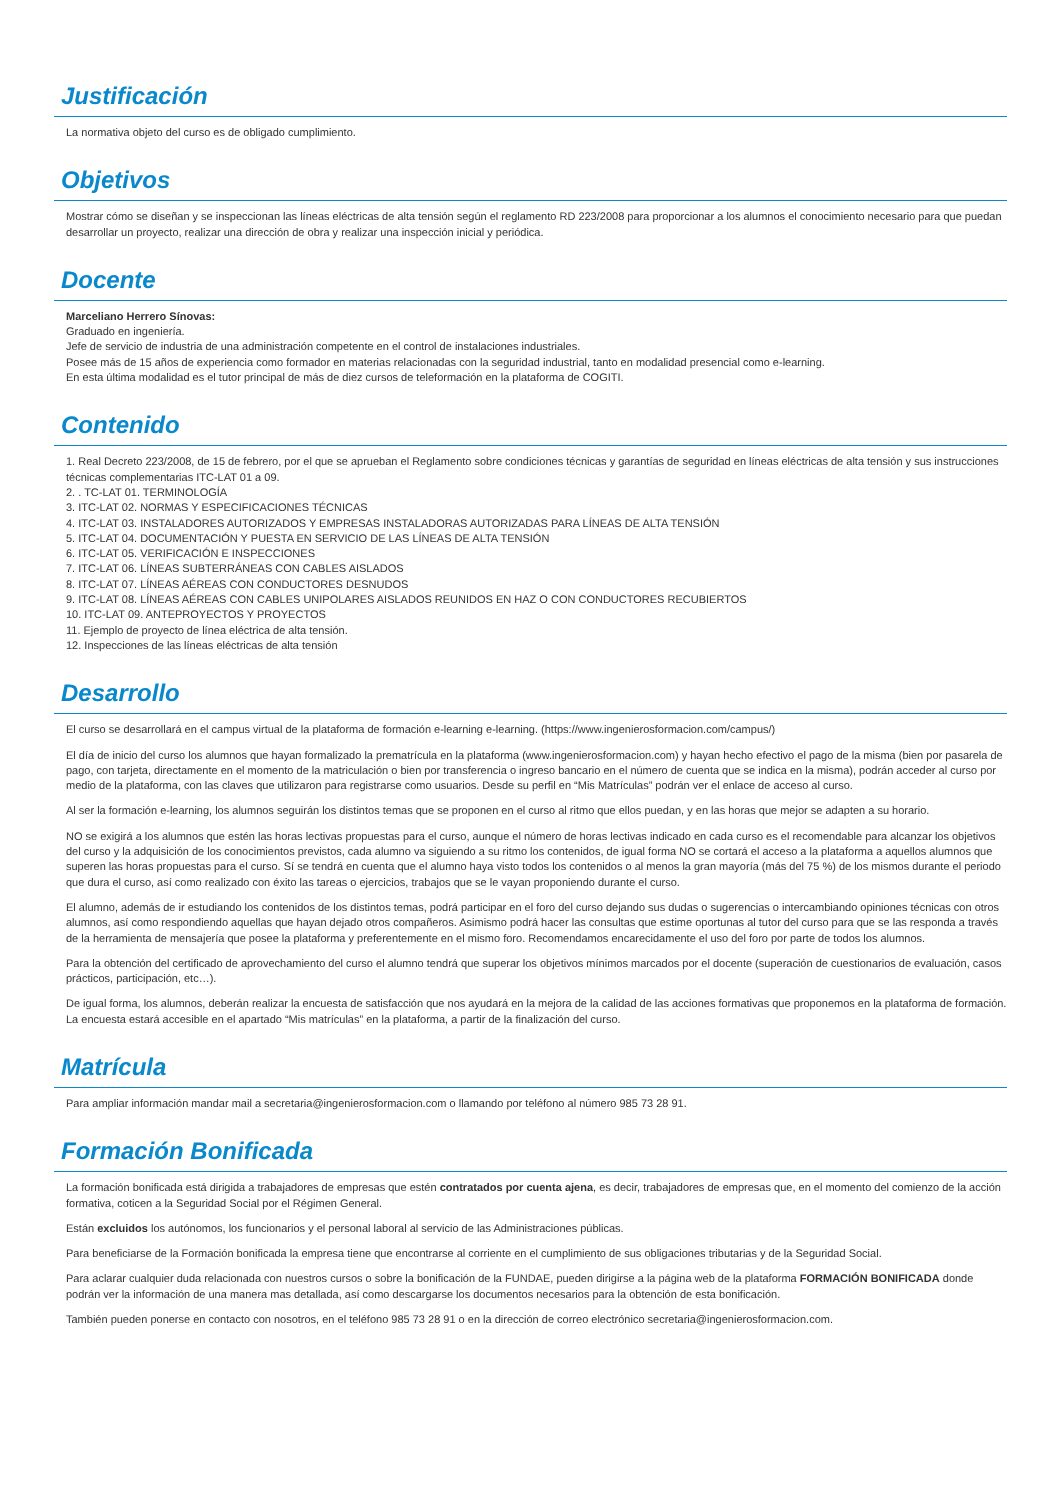Justificación
La normativa objeto del curso es de obligado cumplimiento.
Objetivos
Mostrar cómo se diseñan y se inspeccionan las líneas eléctricas de alta tensión según el reglamento RD 223/2008 para proporcionar a los alumnos el conocimiento necesario para que puedan desarrollar un proyecto, realizar una dirección de obra y realizar una inspección inicial y periódica.
Docente
Marceliano Herrero Sínovas:
Graduado en ingeniería.
Jefe de servicio de industria de una administración competente en el control de instalaciones industriales.
Posee más de 15 años de experiencia como formador en materias relacionadas con la seguridad industrial, tanto en modalidad presencial como e-learning.
En esta última modalidad es el tutor principal de más de diez cursos de teleformación en la plataforma de COGITI.
Contenido
1. Real Decreto 223/2008, de 15 de febrero, por el que se aprueban el Reglamento sobre condiciones técnicas y garantías de seguridad en líneas eléctricas de alta tensión y sus instrucciones técnicas complementarias ITC-LAT 01 a 09.
2. . TC-LAT 01. TERMINOLOGÍA
3. ITC-LAT 02. NORMAS Y ESPECIFICACIONES TÉCNICAS
4. ITC-LAT 03. INSTALADORES AUTORIZADOS Y EMPRESAS INSTALADORAS AUTORIZADAS PARA LÍNEAS DE ALTA TENSIÓN
5. ITC-LAT 04. DOCUMENTACIÓN Y PUESTA EN SERVICIO DE LAS LÍNEAS DE ALTA TENSIÓN
6. ITC-LAT 05. VERIFICACIÓN E INSPECCIONES
7. ITC-LAT 06. LÍNEAS SUBTERRÁNEAS CON CABLES AISLADOS
8. ITC-LAT 07. LÍNEAS AÉREAS CON CONDUCTORES DESNUDOS
9. ITC-LAT 08. LÍNEAS AÉREAS CON CABLES UNIPOLARES AISLADOS REUNIDOS EN HAZ O CON CONDUCTORES RECUBIERTOS
10. ITC-LAT 09. ANTEPROYECTOS Y PROYECTOS
11. Ejemplo de proyecto de línea eléctrica de alta tensión.
12. Inspecciones de las líneas eléctricas de alta tensión
Desarrollo
El curso se desarrollará en el campus virtual de la plataforma de formación e-learning e-learning. (https://www.ingenierosformacion.com/campus/)
El día de inicio del curso los alumnos que hayan formalizado la prematrícula en la plataforma (www.ingenierosformacion.com) y hayan hecho efectivo el pago de la misma (bien por pasarela de pago, con tarjeta, directamente en el momento de la matriculación o bien por transferencia o ingreso bancario en el número de cuenta que se indica en la misma), podrán acceder al curso por medio de la plataforma, con las claves que utilizaron para registrarse como usuarios. Desde su perfil en “Mis Matrículas” podrán ver el enlace de acceso al curso.
Al ser la formación e-learning, los alumnos seguirán los distintos temas que se proponen en el curso al ritmo que ellos puedan, y en las horas que mejor se adapten a su horario.
NO se exigirá a los alumnos que estén las horas lectivas propuestas para el curso, aunque el número de horas lectivas indicado en cada curso es el recomendable para alcanzar los objetivos del curso y la adquisición de los conocimientos previstos, cada alumno va siguiendo a su ritmo los contenidos, de igual forma NO se cortará el acceso a la plataforma a aquellos alumnos que superen las horas propuestas para el curso. Sí se tendrá en cuenta que el alumno haya visto todos los contenidos o al menos la gran mayoría (más del 75 %) de los mismos durante el periodo que dura el curso, así como realizado con éxito las tareas o ejercicios, trabajos que se le vayan proponiendo durante el curso.
El alumno, además de ir estudiando los contenidos de los distintos temas, podrá participar en el foro del curso dejando sus dudas o sugerencias o intercambiando opiniones técnicas con otros alumnos, así como respondiendo aquellas que hayan dejado otros compañeros. Asimismo podrá hacer las consultas que estime oportunas al tutor del curso para que se las responda a través de la herramienta de mensajería que posee la plataforma y preferentemente en el mismo foro. Recomendamos encarecidamente el uso del foro por parte de todos los alumnos.
Para la obtención del certificado de aprovechamiento del curso el alumno tendrá que superar los objetivos mínimos marcados por el docente (superación de cuestionarios de evaluación, casos prácticos, participación, etc…).
De igual forma, los alumnos, deberán realizar la encuesta de satisfacción que nos ayudará en la mejora de la calidad de las acciones formativas que proponemos en la plataforma de formación. La encuesta estará accesible en el apartado “Mis matrículas” en la plataforma, a partir de la finalización del curso.
Matrícula
Para ampliar información mandar mail a secretaria@ingenierosformacion.com o llamando por teléfono al número 985 73 28 91.
Formación Bonificada
La formación bonificada está dirigida a trabajadores de empresas que estén contratados por cuenta ajena, es decir, trabajadores de empresas que, en el momento del comienzo de la acción formativa, coticen a la Seguridad Social por el Régimen General.
Están excluidos los autónomos, los funcionarios y el personal laboral al servicio de las Administraciones públicas.
Para beneficiarse de la Formación bonificada la empresa tiene que encontrarse al corriente en el cumplimiento de sus obligaciones tributarias y de la Seguridad Social.
Para aclarar cualquier duda relacionada con nuestros cursos o sobre la bonificación de la FUNDAE, pueden dirigirse a la página web de la plataforma FORMACIÓN BONIFICADA donde podrán ver la información de una manera mas detallada, así como descargarse los documentos necesarios para la obtención de esta bonificación.
También pueden ponerse en contacto con nosotros, en el teléfono 985 73 28 91 o en la dirección de correo electrónico secretaria@ingenierosformacion.com.